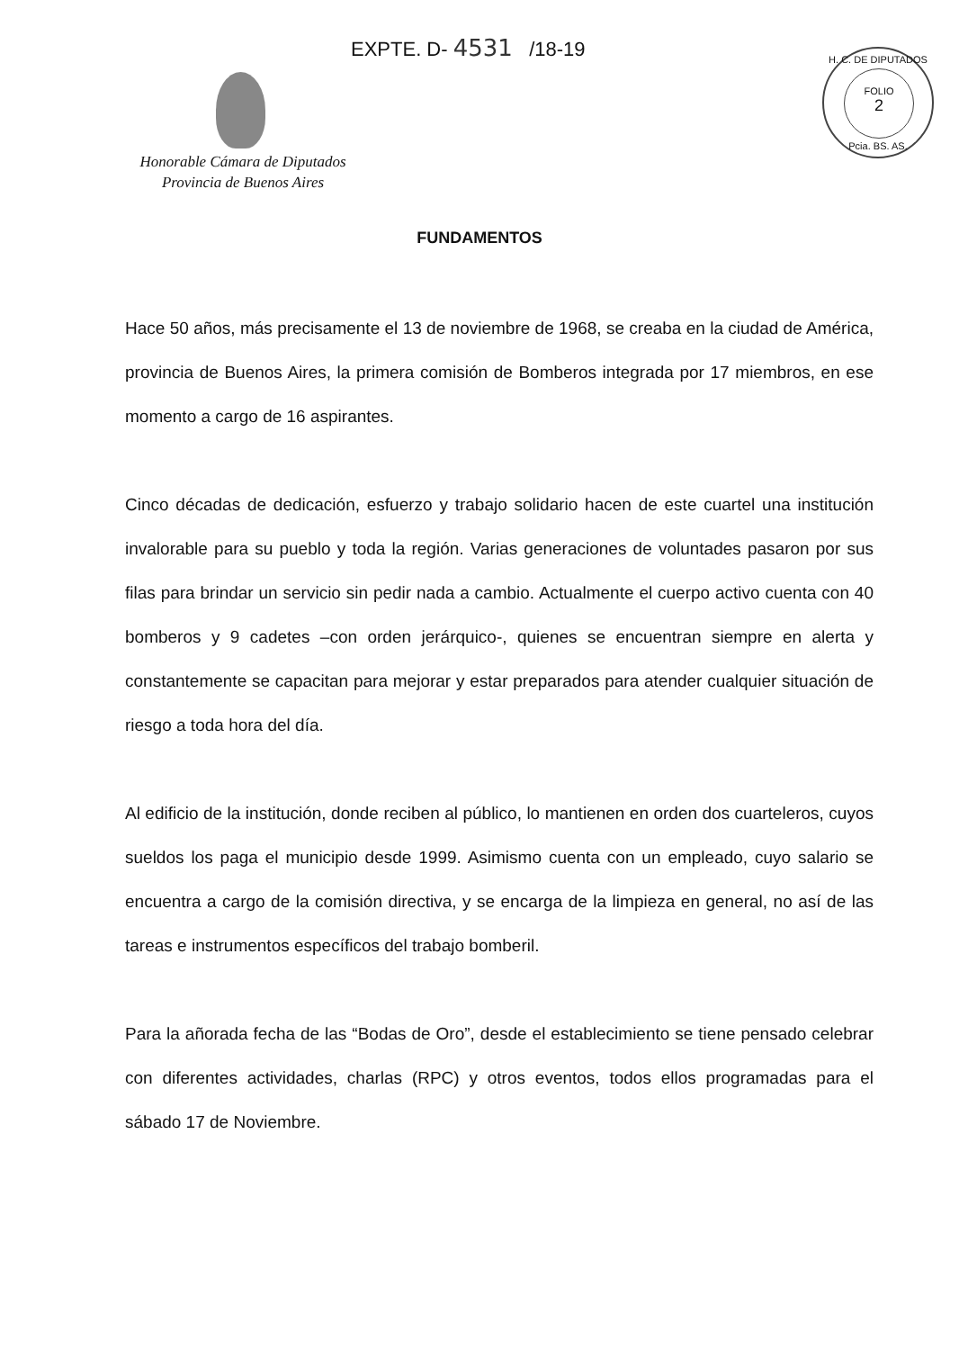EXPTE. D- 4531 /18-19
Honorable Cámara de Diputados
Provincia de Buenos Aires
H. C. DE DIPUTADOS
FOLIO
2
Pcia. BS. AS.
FUNDAMENTOS
Hace 50 años, más precisamente el 13 de noviembre de 1968, se creaba en la ciudad de América, provincia de Buenos Aires, la primera comisión de Bomberos integrada por 17 miembros, en ese momento a cargo de 16 aspirantes.
Cinco décadas de dedicación, esfuerzo y trabajo solidario hacen de este cuartel una institución invalorable para su pueblo y toda la región. Varias generaciones de voluntades pasaron por sus filas para brindar un servicio sin pedir nada a cambio. Actualmente el cuerpo activo cuenta con 40 bomberos y 9 cadetes –con orden jerárquico-, quienes se encuentran siempre en alerta y constantemente se capacitan para mejorar y estar preparados para atender cualquier situación de riesgo a toda hora del día.
Al edificio de la institución, donde reciben al público, lo mantienen en orden dos cuarteleros, cuyos sueldos los paga el municipio desde 1999. Asimismo cuenta con un empleado, cuyo salario se encuentra a cargo de la comisión directiva, y se encarga de la limpieza en general, no así de las tareas e instrumentos específicos del trabajo bomberil.
Para la añorada fecha de las “Bodas de Oro”, desde el establecimiento se tiene pensado celebrar con diferentes actividades, charlas (RPC) y otros eventos, todos ellos programadas para el sábado 17 de Noviembre.